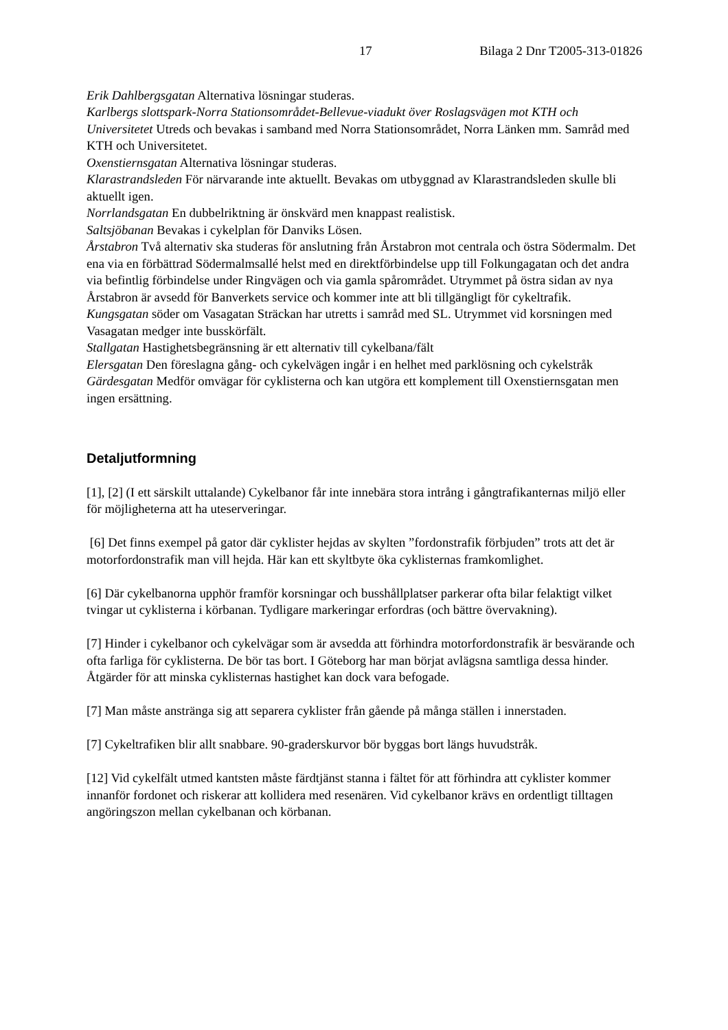17 Bilaga 2 Dnr T2005-313-01826
Erik Dahlbergsgatan Alternativa lösningar studeras.
Karlbergs slottspark-Norra Stationsområdet-Bellevue-viadukt över Roslagsvägen mot KTH och Universitetet Utreds och bevakas i samband med Norra Stationsområdet, Norra Länken mm. Samråd med KTH och Universitetet.
Oxenstiernsgatan Alternativa lösningar studeras.
Klarastrandsleden För närvarande inte aktuellt. Bevakas om utbyggnad av Klarastrandsleden skulle bli aktuellt igen.
Norrlandsgatan En dubbelriktning är önskvärd men knappast realistisk.
Saltsjöbanan Bevakas i cykelplan för Danviks Lösen.
Årstabron Två alternativ ska studeras för anslutning från Årstabron mot centrala och östra Södermalm. Det ena via en förbättrad Södermalmsallé helst med en direktförbindelse upp till Folkungagatan och det andra via befintlig förbindelse under Ringvägen och via gamla spårområdet. Utrymmet på östra sidan av nya Årstabron är avsedd för Banverkets service och kommer inte att bli tillgängligt för cykeltrafik.
Kungsgatan söder om Vasagatan Sträckan har utretts i samråd med SL. Utrymmet vid korsningen med Vasagatan medger inte busskörfält.
Stallgatan Hastighetsbegränsning är ett alternativ till cykelbana/fält
Elersgatan Den föreslagna gång- och cykelvägen ingår i en helhet med parklösning och cykelstråk
Gärdesgatan Medför omvägar för cyklisterna och kan utgöra ett komplement till Oxenstiernsgatan men ingen ersättning.
Detaljutformning
[1], [2] (I ett särskilt uttalande) Cykelbanor får inte innebära stora intrång i gångtrafikanternas miljö eller för möjligheterna att ha uteserveringar.
[6] Det finns exempel på gator där cyklister hejdas av skylten ”fordonstrafik förbjuden” trots att det är motorfordonstrafik man vill hejda. Här kan ett skyltbyte öka cyklisternas framkomlighet.
[6] Där cykelbanorna upphör framför korsningar och busshållplatser parkerar ofta bilar felaktigt vilket tvingar ut cyklisterna i körbanan. Tydligare markeringar erfordras (och bättre övervakning).
[7] Hinder i cykelbanor och cykelvägar som är avsedda att förhindra motorfordonstrafik är besvärande och ofta farliga för cyklisterna. De bör tas bort. I Göteborg har man börjat avlägsna samtliga dessa hinder. Åtgärder för att minska cyklisternas hastighet kan dock vara befogade.
[7] Man måste anstränga sig att separera cyklister från gående på många ställen i innerstaden.
[7] Cykeltrafiken blir allt snabbare. 90-graderskurvor bör byggas bort längs huvudstråk.
[12] Vid cykelfält utmed kantsten måste färdtjänst stanna i fältet för att förhindra att cyklister kommer innanför fordonet och riskerar att kollidera med resenären. Vid cykelbanor krävs en ordentligt tilltagen angöringszon mellan cykelbanan och körbanan.